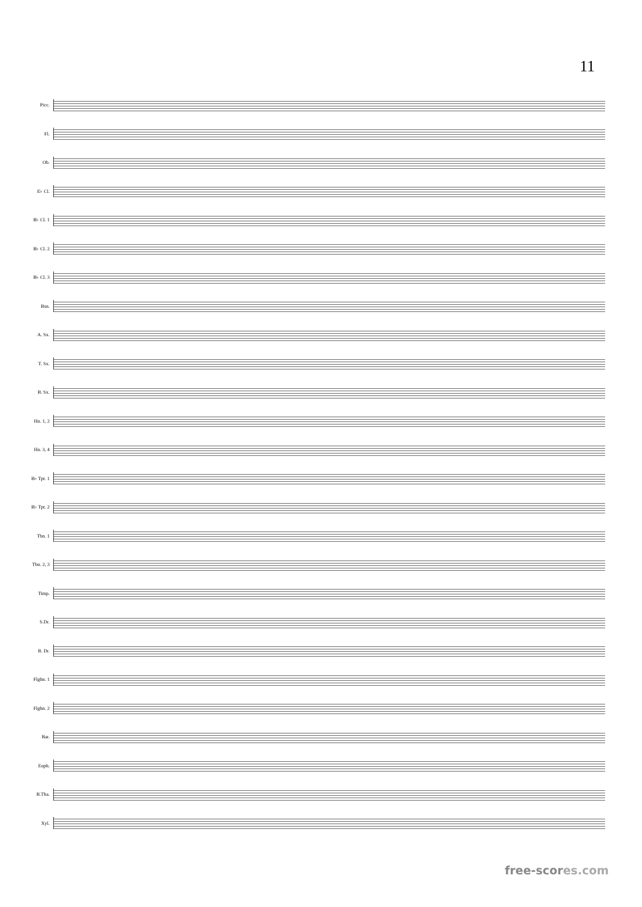11
Picc.
Fl.
Ob.
E♭ Cl.
B♭ Cl. 1
B♭ Cl. 2
B♭ Cl. 3
Bsn.
A. Sx.
T. Sx.
B. Sx.
Hn. 1, 2
Hn. 3, 4
B♭ Tpt. 1
B♭ Tpt. 2
Tbn. 1
Tbn. 2, 3
Timp.
S.Dr.
B. Dr.
Flghn. 1
Flghn. 2
Bar.
Euph.
B.Tba.
Xyl.
free-scores.com